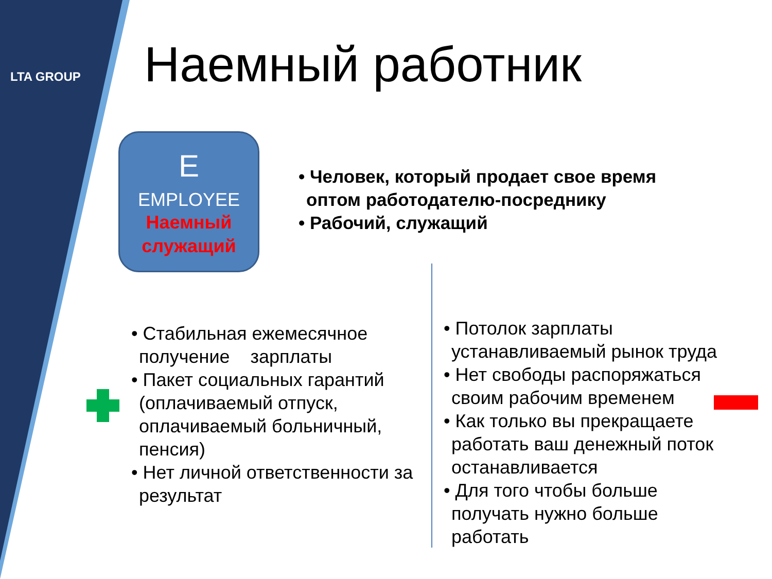LTA GROUP Наемный работник
E
EMPLOYEE
Наемный
служащий
• Человек, который продает свое время оптом работодателю-посреднику
• Рабочий, служащий
• Стабильная ежемесячное получение зарплаты
• Пакет социальных гарантий (оплачиваемый отпуск, оплачиваемый больничный, пенсия)
• Нет личной ответственности за результат
• Потолок зарплаты устанавливаемый рынок труда
• Нет свободы распоряжаться своим рабочим временем
• Как только вы прекращаете работать ваш денежный поток останавливается
• Для того чтобы больше получать нужно больше работать